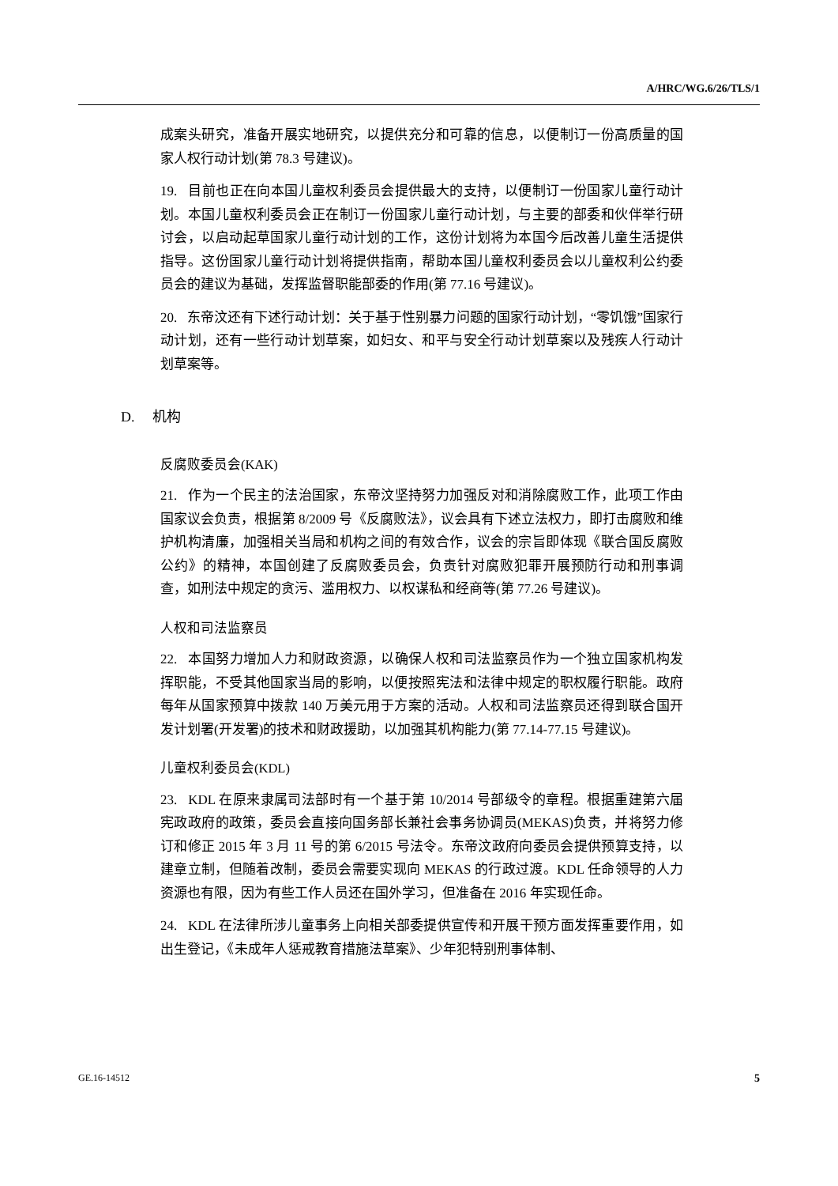A/HRC/WG.6/26/TLS/1
成案头研究，准备开展实地研究，以提供充分和可靠的信息，以便制订一份高质量的国家人权行动计划(第 78.3 号建议)。
19. 目前也正在向本国儿童权利委员会提供最大的支持，以便制订一份国家儿童行动计划。本国儿童权利委员会正在制订一份国家儿童行动计划，与主要的部委和伙伴举行研讨会，以启动起草国家儿童行动计划的工作，这份计划将为本国今后改善儿童生活提供指导。这份国家儿童行动计划将提供指南，帮助本国儿童权利委员会以儿童权利公约委员会的建议为基础，发挥监督职能部委的作用(第 77.16 号建议)。
20. 东帝汶还有下述行动计划：关于基于性别暴力问题的国家行动计划，“零饥饿”国家行动计划，还有一些行动计划草案，如妇女、和平与安全行动计划草案以及残疾人行动计划草案等。
D. 机构
反腐败委员会(KAK)
21. 作为一个民主的法治国家，东帝汶坚持努力加强反对和消除腐败工作，此项工作由国家议会负责，根据第 8/2009 号《反腐败法》，议会具有下述立法权力，即打击腐败和维护机构清廉，加强相关当局和机构之间的有效合作，议会的宗旨即体现《联合国反腐败公约》的精神，本国创建了反腐败委员会，负责针对腐败犯罪开展预防行动和刑事调查，如刑法中规定的贪污、滥用权力、以权谋私和经商等(第 77.26 号建议)。
人权和司法监察员
22. 本国努力增加人力和财政资源，以确保人权和司法监察员作为一个独立国家机构发挥职能，不受其他国家当局的影响，以便按照宪法和法律中规定的职权履行职能。政府每年从国家预算中拨款 140 万美元用于方案的活动。人权和司法监察员还得到联合国开发计划署(开发署)的技术和财政援助，以加强其机构能力(第 77.14-77.15 号建议)。
儿童权利委员会(KDL)
23. KDL 在原来隶属司法部时有一个基于第 10/2014 号部级令的章程。根据重建第六届宪政政府的政策，委员会直接向国务部长兼社会事务协调员(MEKAS)负责，并将努力修订和修正 2015 年 3 月 11 号的第 6/2015 号法令。东帝汶政府向委员会提供预算支持，以建章立制，但随着改制，委员会需要实现向 MEKAS 的行政过渡。KDL 任命领导的人力资源也有限，因为有些工作人员还在国外学习，但准备在 2016 年实现任命。
24. KDL 在法律所涉儿童事务上向相关部委提供宣传和开展干预方面发挥重要作用，如出生登记，《未成年人惩戒教育措施法草案》、少年犯特别刑事体制、
GE.16-14512 5